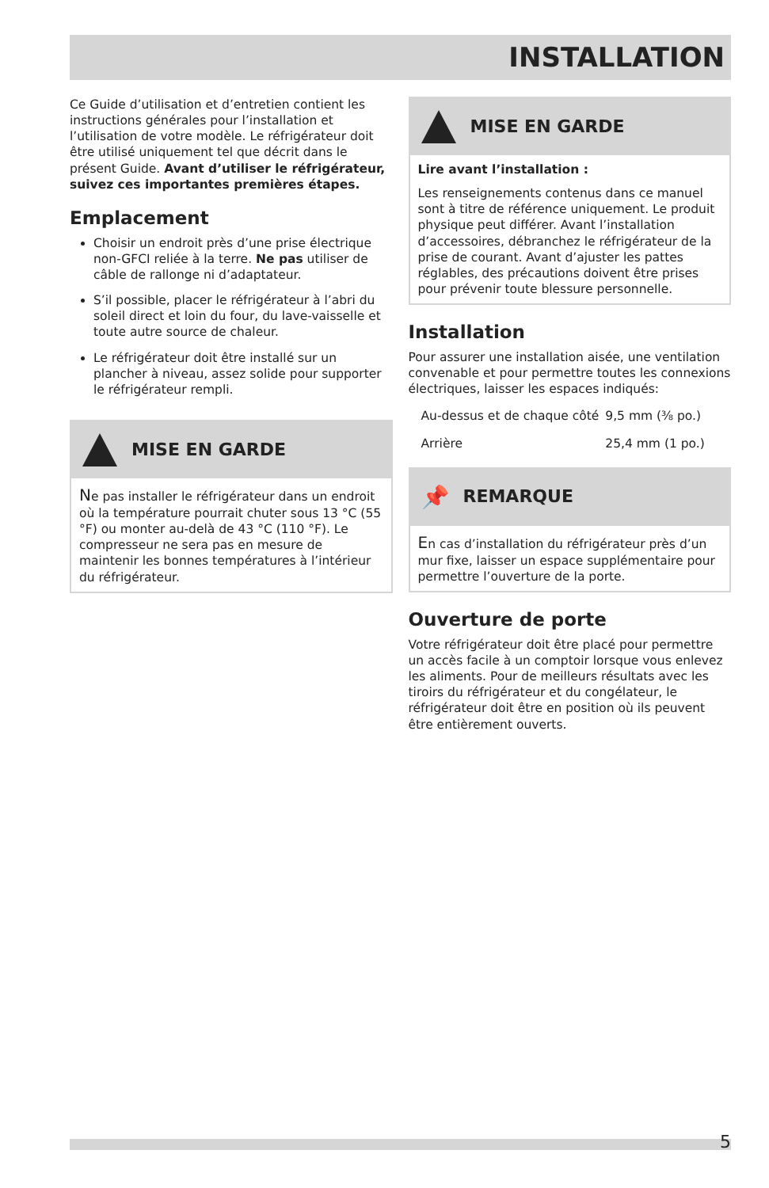INSTALLATION
Ce Guide d’utilisation et d’entretien contient les instructions générales pour l’installation et l’utilisation de votre modèle. Le réfrigérateur doit être utilisé uniquement tel que décrit dans le présent Guide. Avant d’utiliser le réfrigérateur, suivez ces importantes premières étapes.
Emplacement
Choisir un endroit près d’une prise électrique non-GFCI reliée à la terre. Ne pas utiliser de câble de rallonge ni d’adaptateur.
S’il possible, placer le réfrigérateur à l’abri du soleil direct et loin du four, du lave-vaisselle et toute autre source de chaleur.
Le réfrigérateur doit être installé sur un plancher à niveau, assez solide pour supporter le réfrigérateur rempli.
MISE EN GARDE
Ne pas installer le réfrigérateur dans un endroit où la température pourrait chuter sous 13 °C (55 °F) ou monter au-delà de 43 °C (110 °F). Le compresseur ne sera pas en mesure de maintenir les bonnes températures à l’intérieur du réfrigérateur.
MISE EN GARDE
Lire avant l’installation :
Les renseignements contenus dans ce manuel sont à titre de référence uniquement. Le produit physique peut différer. Avant l’installation d’accessoires, débranchez le réfrigérateur de la prise de courant. Avant d’ajuster les pattes réglables, des précautions doivent être prises pour prévenir toute blessure personnelle.
Installation
Pour assurer une installation aisée, une ventilation convenable et pour permettre toutes les connexions électriques, laisser les espaces indiqués:
| Au-dessus et de chaque côté | 9,5 mm (⅜ po.) |
| Arrière | 25,4 mm (1 po.) |
📌 REMARQUE
En cas d’installation du réfrigérateur près d’un mur fixe, laisser un espace supplémentaire pour permettre l’ouverture de la porte.
Ouverture de porte
Votre réfrigérateur doit être placé pour permettre un accès facile à un comptoir lorsque vous enlevez les aliments. Pour de meilleurs résultats avec les tiroirs du réfrigérateur et du congélateur, le réfrigérateur doit être en position où ils peuvent être entièrement ouverts.
5